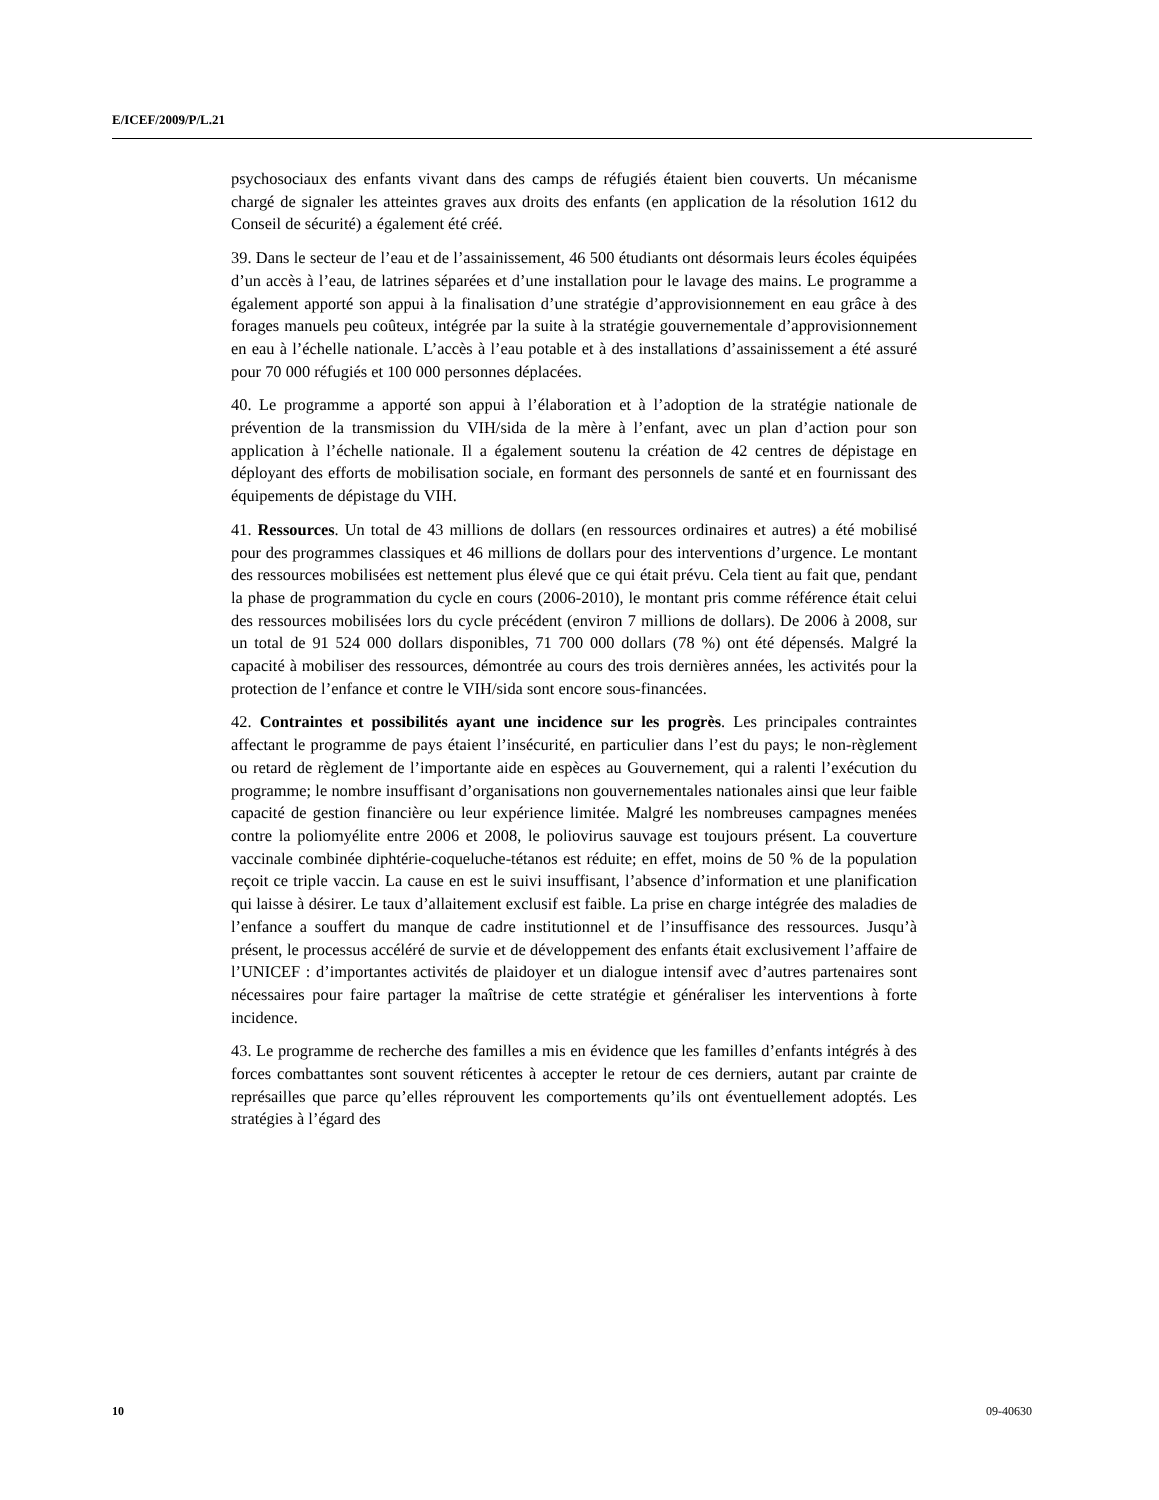E/ICEF/2009/P/L.21
psychosociaux des enfants vivant dans des camps de réfugiés étaient bien couverts. Un mécanisme chargé de signaler les atteintes graves aux droits des enfants (en application de la résolution 1612 du Conseil de sécurité) a également été créé.
39. Dans le secteur de l’eau et de l’assainissement, 46 500 étudiants ont désormais leurs écoles équipées d’un accès à l’eau, de latrines séparées et d’une installation pour le lavage des mains. Le programme a également apporté son appui à la finalisation d’une stratégie d’approvisionnement en eau grâce à des forages manuels peu coûteux, intégrée par la suite à la stratégie gouvernementale d’approvisionnement en eau à l’échelle nationale. L’accès à l’eau potable et à des installations d’assainissement a été assuré pour 70 000 réfugiés et 100 000 personnes déplacées.
40. Le programme a apporté son appui à l’élaboration et à l’adoption de la stratégie nationale de prévention de la transmission du VIH/sida de la mère à l’enfant, avec un plan d’action pour son application à l’échelle nationale. Il a également soutenu la création de 42 centres de dépistage en déployant des efforts de mobilisation sociale, en formant des personnels de santé et en fournissant des équipements de dépistage du VIH.
41. Ressources. Un total de 43 millions de dollars (en ressources ordinaires et autres) a été mobilisé pour des programmes classiques et 46 millions de dollars pour des interventions d’urgence. Le montant des ressources mobilisées est nettement plus élevé que ce qui était prévu. Cela tient au fait que, pendant la phase de programmation du cycle en cours (2006-2010), le montant pris comme référence était celui des ressources mobilisées lors du cycle précédent (environ 7 millions de dollars). De 2006 à 2008, sur un total de 91 524 000 dollars disponibles, 71 700 000 dollars (78 %) ont été dépensés. Malgré la capacité à mobiliser des ressources, démontrée au cours des trois dernières années, les activités pour la protection de l’enfance et contre le VIH/sida sont encore sous-financées.
42. Contraintes et possibilités ayant une incidence sur les progrès. Les principales contraintes affectant le programme de pays étaient l’insécurité, en particulier dans l’est du pays; le non-règlement ou retard de règlement de l’importante aide en espèces au Gouvernement, qui a ralenti l’exécution du programme; le nombre insuffisant d’organisations non gouvernementales nationales ainsi que leur faible capacité de gestion financière ou leur expérience limitée. Malgré les nombreuses campagnes menées contre la poliomyélite entre 2006 et 2008, le poliovirus sauvage est toujours présent. La couverture vaccinale combinée diphtérie-coqueluche-tétanos est réduite; en effet, moins de 50 % de la population reçoit ce triple vaccin. La cause en est le suivi insuffisant, l’absence d’information et une planification qui laisse à désirer. Le taux d’allaitement exclusif est faible. La prise en charge intégrée des maladies de l’enfance a souffert du manque de cadre institutionnel et de l’insuffisance des ressources. Jusqu’à présent, le processus accéléré de survie et de développement des enfants était exclusivement l’affaire de l’UNICEF : d’importantes activités de plaidoyer et un dialogue intensif avec d’autres partenaires sont nécessaires pour faire partager la maîtrise de cette stratégie et généraliser les interventions à forte incidence.
43. Le programme de recherche des familles a mis en évidence que les familles d’enfants intégrés à des forces combattantes sont souvent réticentes à accepter le retour de ces derniers, autant par crainte de représailles que parce qu’elles réprouvent les comportements qu’ils ont éventuellement adoptés. Les stratégies à l’égard des
10 09-40630